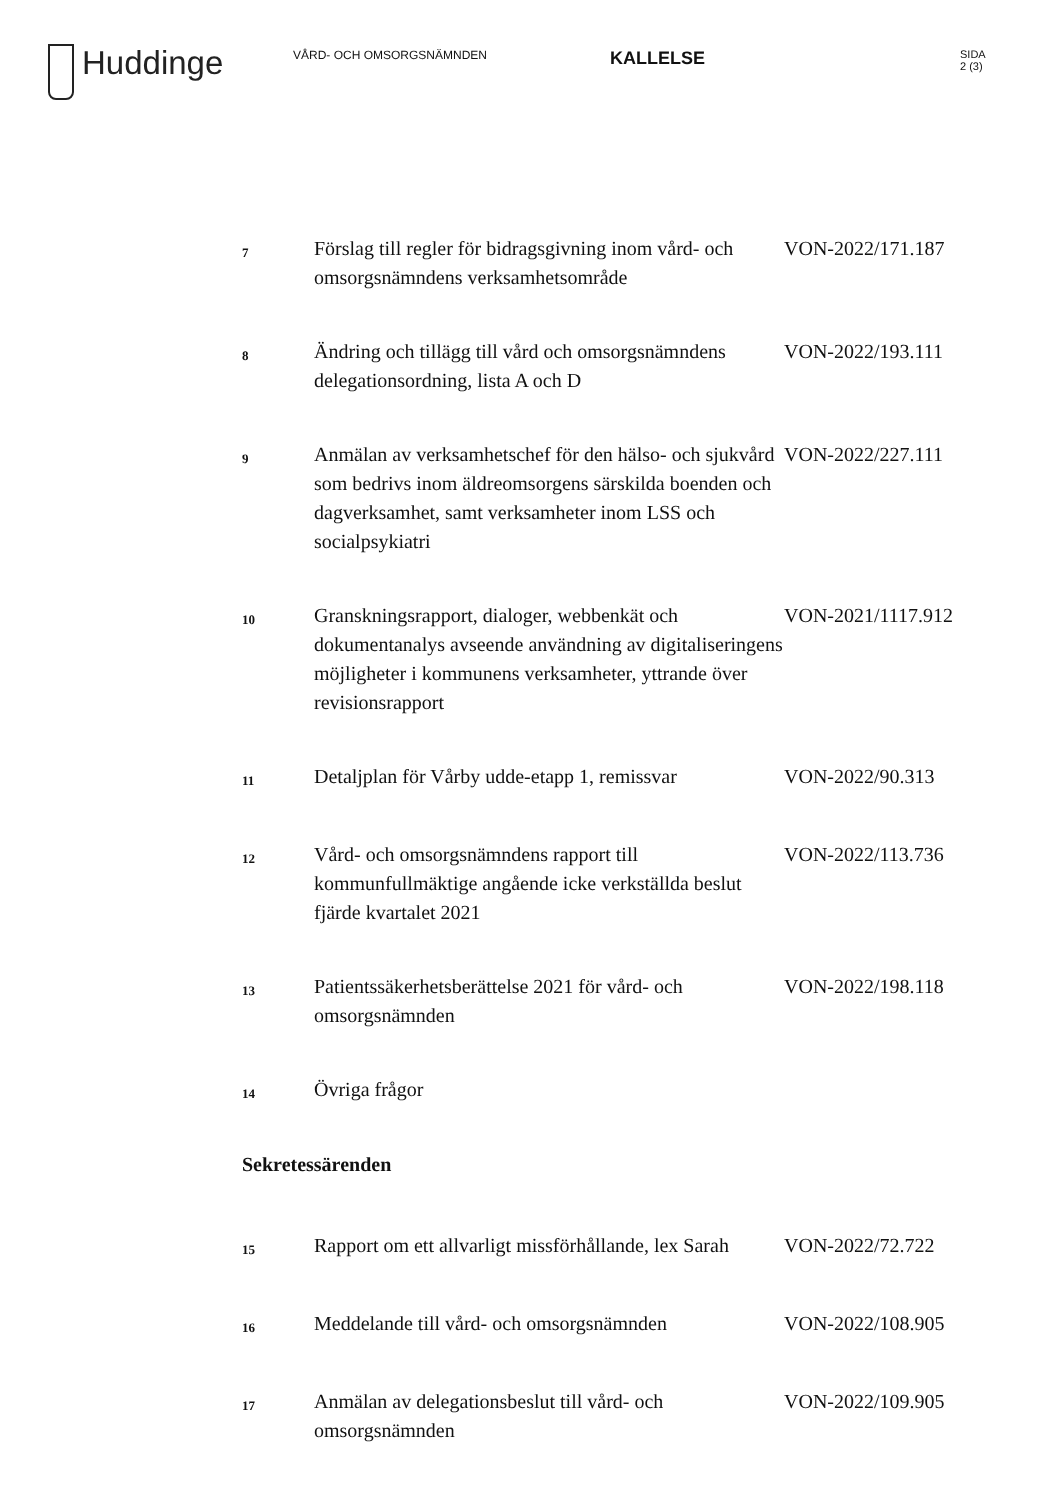Huddinge
VÅRD- OCH OMSORGSNÄMNDEN
KALLELSE
SIDA
2 (3)
| 7 | Förslag till regler för bidragsgivning inom vård- och omsorgsnämndens verksamhetsområde | VON-2022/171.187 |
| 8 | Ändring och tillägg till vård och omsorgsnämndens delegationsordning, lista A och D | VON-2022/193.111 |
| 9 | Anmälan av verksamhetschef för den hälso- och sjukvård som bedrivs inom äldreomsorgens särskilda boenden och dagverksamhet, samt verksamheter inom LSS och socialpsykiatri | VON-2022/227.111 |
| 10 | Granskningsrapport, dialoger, webbenkät och dokumentanalys avseende användning av digitaliseringens möjligheter i kommunens verksamheter, yttrande över revisionsrapport | VON-2021/1117.912 |
| 11 | Detaljplan för Vårby udde-etapp 1, remissvar | VON-2022/90.313 |
| 12 | Vård- och omsorgsnämndens rapport till kommunfullmäktige angående icke verkställda beslut fjärde kvartalet 2021 | VON-2022/113.736 |
| 13 | Patientssäkerhetsberättelse 2021 för vård- och omsorgsnämnden | VON-2022/198.118 |
| 14 | Övriga frågor | |
Sekretessärenden
| 15 | Rapport om ett allvarligt missförhållande, lex Sarah | VON-2022/72.722 |
| 16 | Meddelande till vård- och omsorgsnämnden | VON-2022/108.905 |
| 17 | Anmälan av delegationsbeslut till vård- och omsorgsnämnden | VON-2022/109.905 |